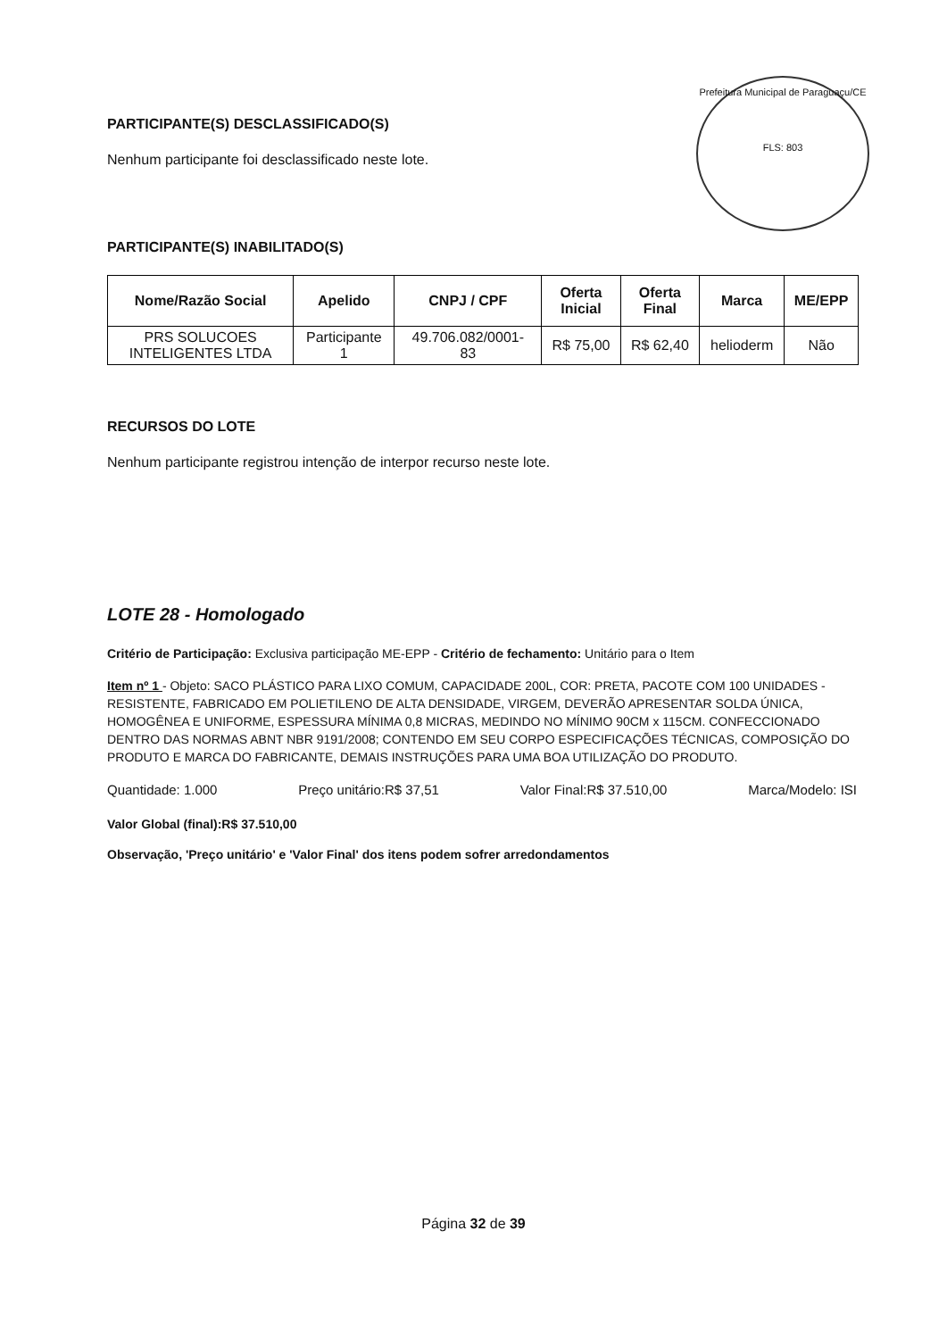Prefeitura Municipal de Paraguaçu/CE
FLS: 803
PARTICIPANTE(S) DESCLASSIFICADO(S)
Nenhum participante foi desclassificado neste lote.
PARTICIPANTE(S) INABILITADO(S)
| Nome/Razão Social | Apelido | CNPJ / CPF | Oferta Inicial | Oferta Final | Marca | ME/EPP |
| --- | --- | --- | --- | --- | --- | --- |
| PRS SOLUCOES INTELIGENTES LTDA | Participante 1 | 49.706.082/0001- 83 | R$ 75,00 | R$ 62,40 | helioderm | Não |
RECURSOS DO LOTE
Nenhum participante registrou intenção de interpor recurso neste lote.
LOTE 28 - Homologado
Critério de Participação: Exclusiva participação ME-EPP - Critério de fechamento: Unitário para o Item
Item nº 1 - Objeto: SACO PLÁSTICO PARA LIXO COMUM, CAPACIDADE 200L, COR: PRETA, PACOTE COM 100 UNIDADES - RESISTENTE, FABRICADO EM POLIETILENO DE ALTA DENSIDADE, VIRGEM, DEVERÃO APRESENTAR SOLDA ÚNICA, HOMOGÊNEA E UNIFORME, ESPESSURA MÍNIMA 0,8 MICRAS, MEDINDO NO MÍNIMO 90CM x 115CM. CONFECCIONADO DENTRO DAS NORMAS ABNT NBR 9191/2008; CONTENDO EM SEU CORPO ESPECIFICAÇÕES TÉCNICAS, COMPOSIÇÃO DO PRODUTO E MARCA DO FABRICANTE, DEMAIS INSTRUÇÕES PARA UMA BOA UTILIZAÇÃO DO PRODUTO.
Quantidade: 1.000 Preço unitário:R$ 37,51 Valor Final:R$ 37.510,00 Marca/Modelo: ISI
Valor Global (final):R$ 37.510,00
Observação, 'Preço unitário' e 'Valor Final' dos itens podem sofrer arredondamentos
Página 32 de 39